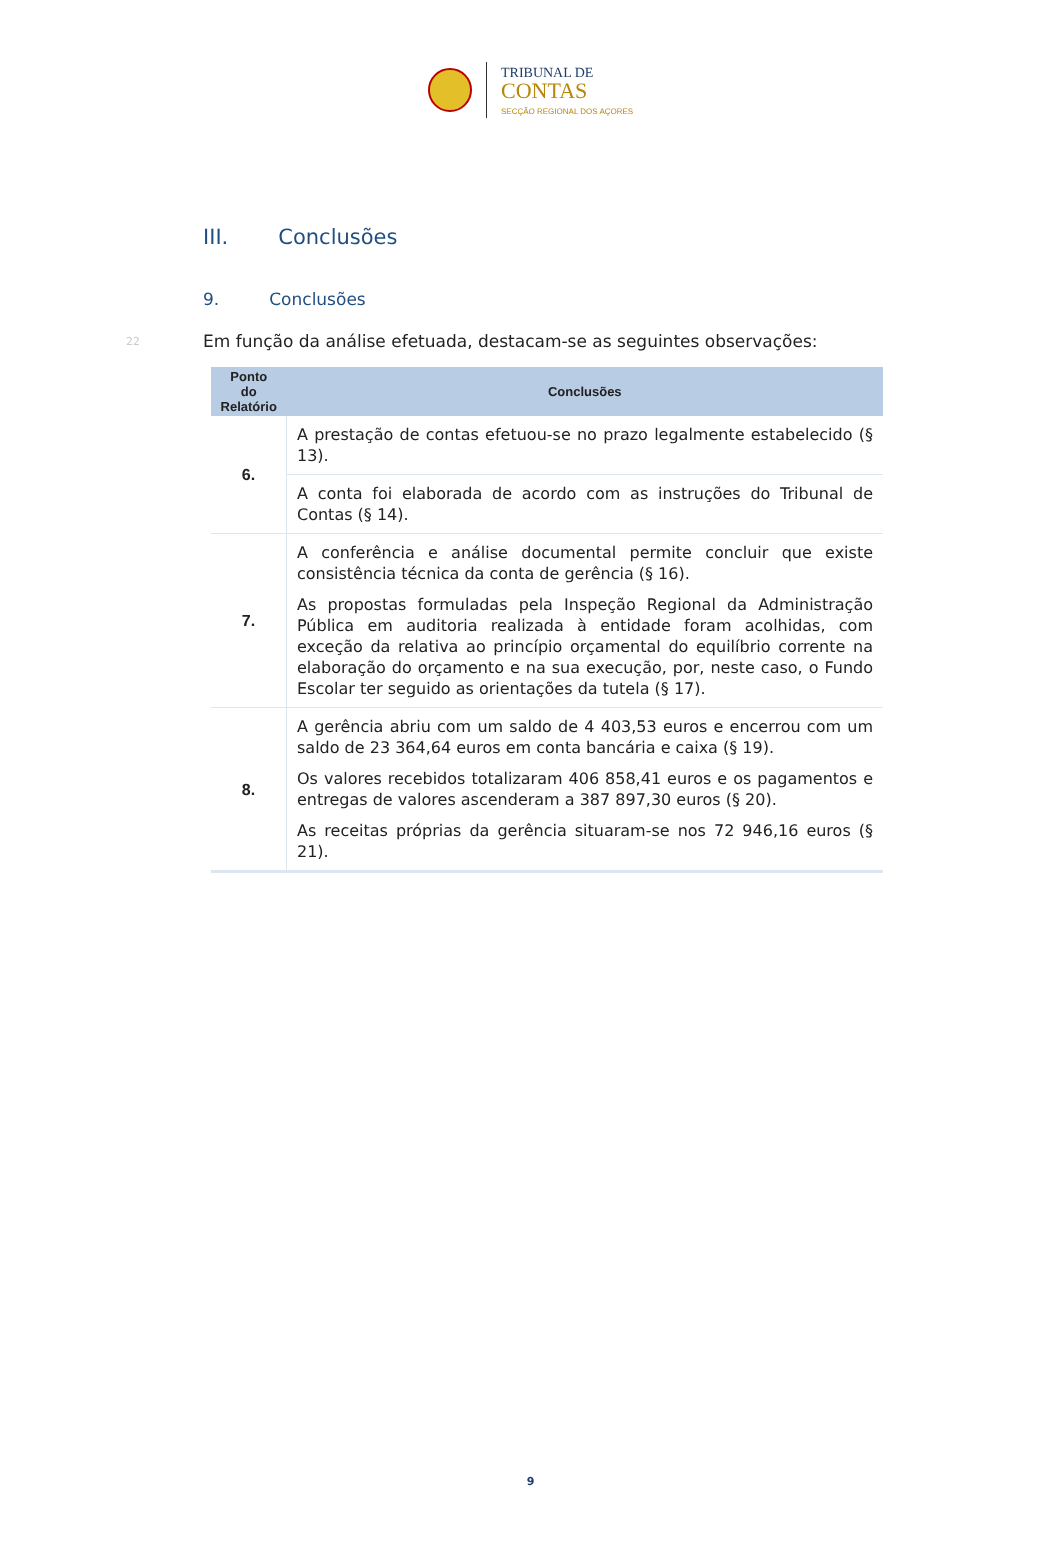TRIBUNAL DE
CONTAS
SECÇÃO REGIONAL DOS AÇORES
III. Conclusões
9. Conclusões
22 Em função da análise efetuada, destacam-se as seguintes observações:
| Ponto do Relatório | Conclusões |
| --- | --- |
| 6. | A prestação de contas efetuou-se no prazo legalmente estabelecido (§ 13). |
| | A conta foi elaborada de acordo com as instruções do Tribunal de Contas (§ 14). |
| 7. | A conferência e análise documental permite concluir que existe consistência técnica da conta de gerência (§ 16). As propostas formuladas pela Inspeção Regional da Administração Pública em auditoria realizada à entidade foram acolhidas, com exceção da relativa ao princípio orçamental do equilíbrio corrente na elaboração do orçamento e na sua execução, por, neste caso, o Fundo Escolar ter seguido as orientações da tutela (§ 17). |
| 8. | A gerência abriu com um saldo de 4 403,53 euros e encerrou com um saldo de 23 364,64 euros em conta bancária e caixa (§ 19). Os valores recebidos totalizaram 406 858,41 euros e os pagamentos e entregas de valores ascenderam a 387 897,30 euros (§ 20). As receitas próprias da gerência situaram-se nos 72 946,16 euros (§ 21). |
9